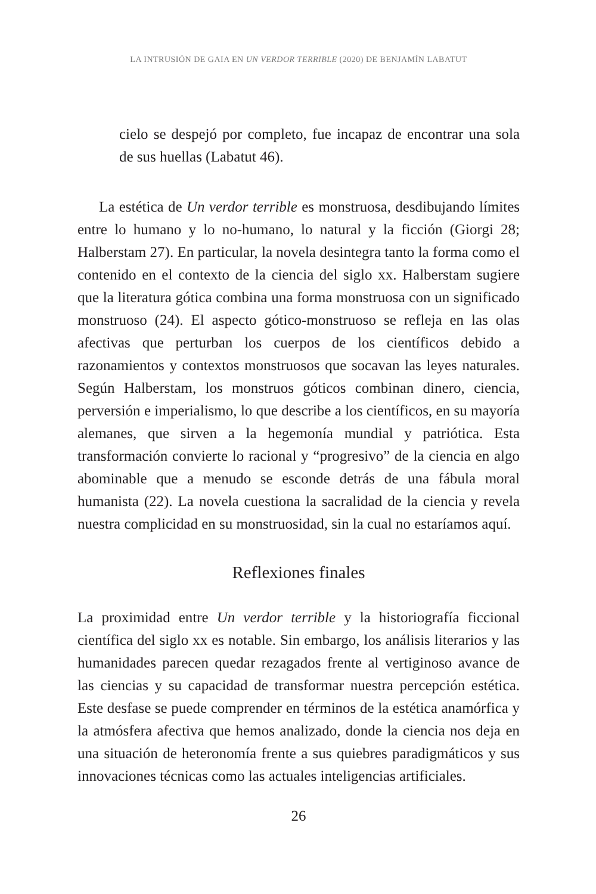LA INTRUSIÓN DE GAIA EN UN VERDOR TERRIBLE (2020) DE BENJAMÍN LABATUT
cielo se despejó por completo, fue incapaz de encontrar una sola de sus huellas (Labatut 46).
La estética de Un verdor terrible es monstruosa, desdibujando límites entre lo humano y lo no-humano, lo natural y la ficción (Giorgi 28; Halberstam 27). En particular, la novela desintegra tanto la forma como el contenido en el contexto de la ciencia del siglo xx. Halberstam sugiere que la literatura gótica combina una forma monstruosa con un significado monstruoso (24). El aspecto gótico-monstruoso se refleja en las olas afectivas que perturban los cuerpos de los científicos debido a razonamientos y contextos monstruosos que socavan las leyes naturales. Según Halberstam, los monstruos góticos combinan dinero, ciencia, perversión e imperialismo, lo que describe a los científicos, en su mayoría alemanes, que sirven a la hegemonía mundial y patriótica. Esta transformación convierte lo racional y “progresivo” de la ciencia en algo abominable que a menudo se esconde detrás de una fábula moral humanista (22). La novela cuestiona la sacralidad de la ciencia y revela nuestra complicidad en su monstruosidad, sin la cual no estaríamos aquí.
Reflexiones finales
La proximidad entre Un verdor terrible y la historiografía ficcional científica del siglo xx es notable. Sin embargo, los análisis literarios y las humanidades parecen quedar rezagados frente al vertiginoso avance de las ciencias y su capacidad de transformar nuestra percepción estética. Este desfase se puede comprender en términos de la estética anamórfica y la atmósfera afectiva que hemos analizado, donde la ciencia nos deja en una situación de heteronomía frente a sus quiebres paradigmáticos y sus innovaciones técnicas como las actuales inteligencias artificiales.
26